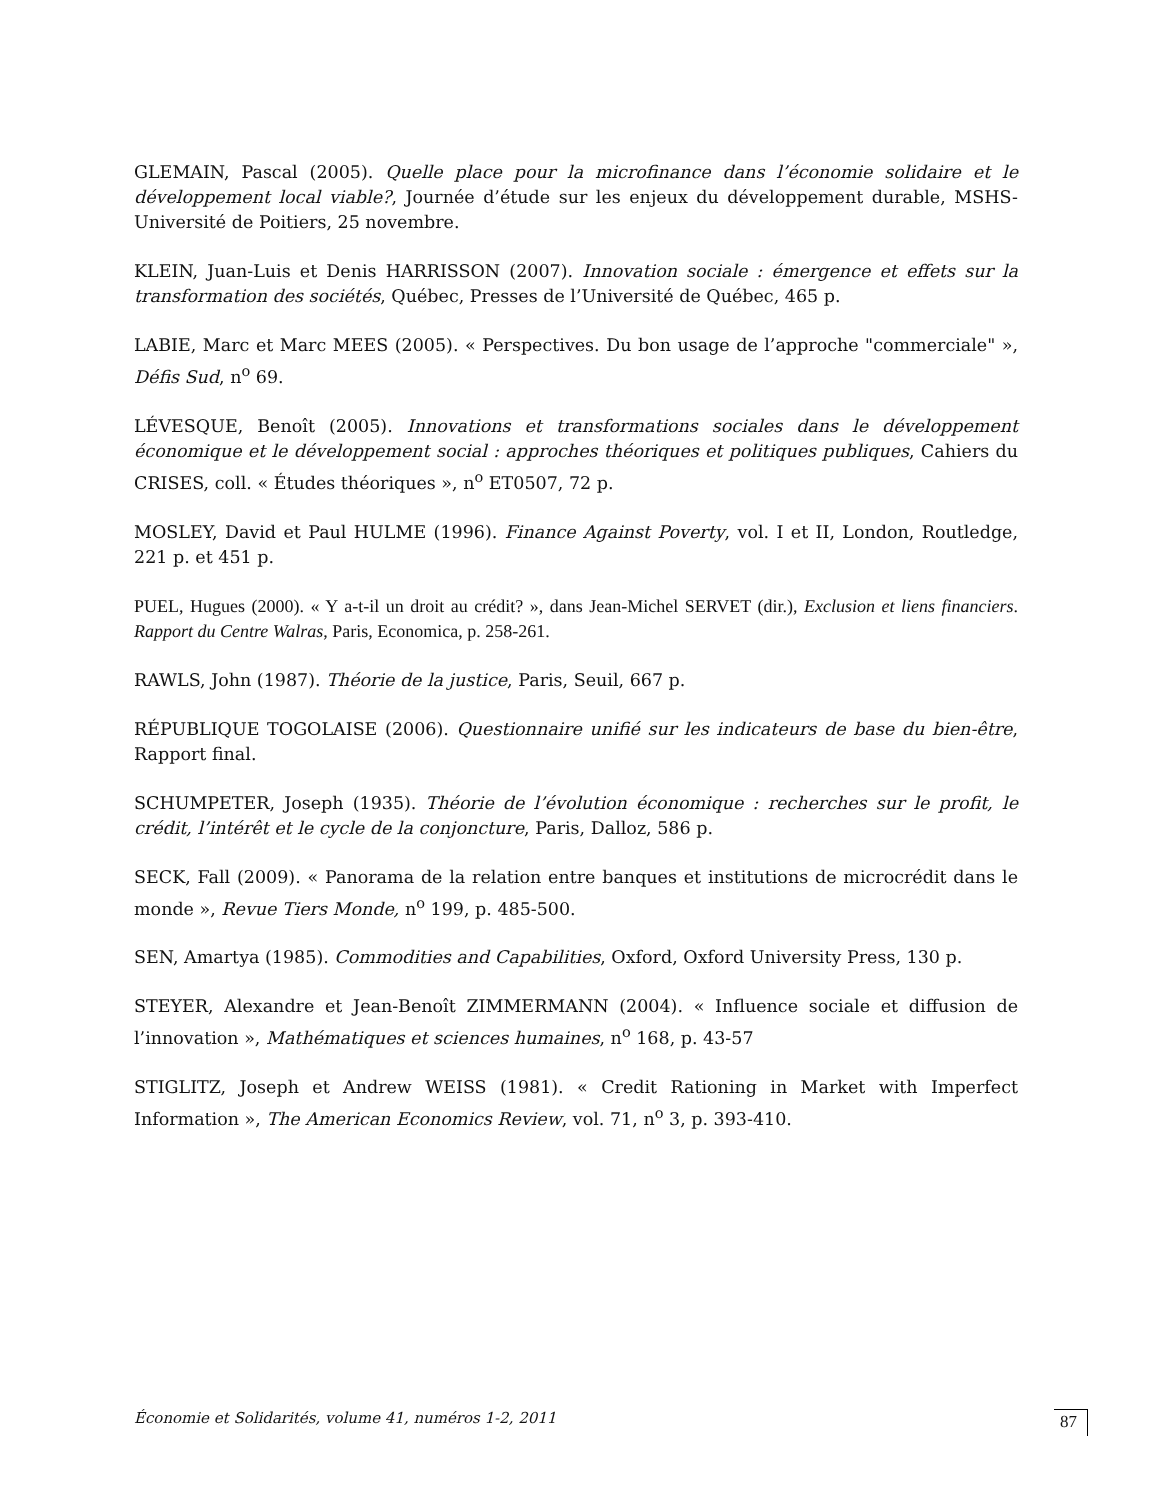GLEMAIN, Pascal (2005). Quelle place pour la microfinance dans l’économie solidaire et le développement local viable?, Journée d’étude sur les enjeux du développement durable, MSHS-Université de Poitiers, 25 novembre.
KLEIN, Juan-Luis et Denis HARRISSON (2007). Innovation sociale : émergence et effets sur la transformation des sociétés, Québec, Presses de l’Université de Québec, 465 p.
LABIE, Marc et Marc MEES (2005). « Perspectives. Du bon usage de l’approche "commerciale" », Défis Sud, n<sup>o</sup> 69.
LÉVESQUE, Benoît (2005). Innovations et transformations sociales dans le développement économique et le développement social : approches théoriques et politiques publiques, Cahiers du CRISES, coll. « Études théoriques », n<sup>o</sup> ET0507, 72 p.
MOSLEY, David et Paul HULME (1996). Finance Against Poverty, vol. I et II, London, Routledge, 221 p. et 451 p.
PUEL, Hugues (2000). « Y a-t-il un droit au crédit? », dans Jean-Michel SERVET (dir.), Exclusion et liens financiers. Rapport du Centre Walras, Paris, Economica, p. 258-261.
RAWLS, John (1987). Théorie de la justice, Paris, Seuil, 667 p.
RÉPUBLIQUE TOGOLAISE (2006). Questionnaire unifié sur les indicateurs de base du bien-être, Rapport final.
SCHUMPETER, Joseph (1935). Théorie de l’évolution économique : recherches sur le profit, le crédit, l’intérêt et le cycle de la conjoncture, Paris, Dalloz, 586 p.
SECK, Fall (2009). « Panorama de la relation entre banques et institutions de microcrédit dans le monde », Revue Tiers Monde, n<sup>o</sup> 199, p. 485-500.
SEN, Amartya (1985). Commodities and Capabilities, Oxford, Oxford University Press, 130 p.
STEYER, Alexandre et Jean-Benoît ZIMMERMANN (2004). « Influence sociale et diffusion de l’innovation », Mathématiques et sciences humaines, n<sup>o</sup> 168, p. 43-57
STIGLITZ, Joseph et Andrew WEISS (1981). « Credit Rationing in Market with Imperfect Information », The American Economics Review, vol. 71, n<sup>o</sup> 3, p. 393-410.
Économie et Solidarités, volume 41, numéros 1-2, 2011 87